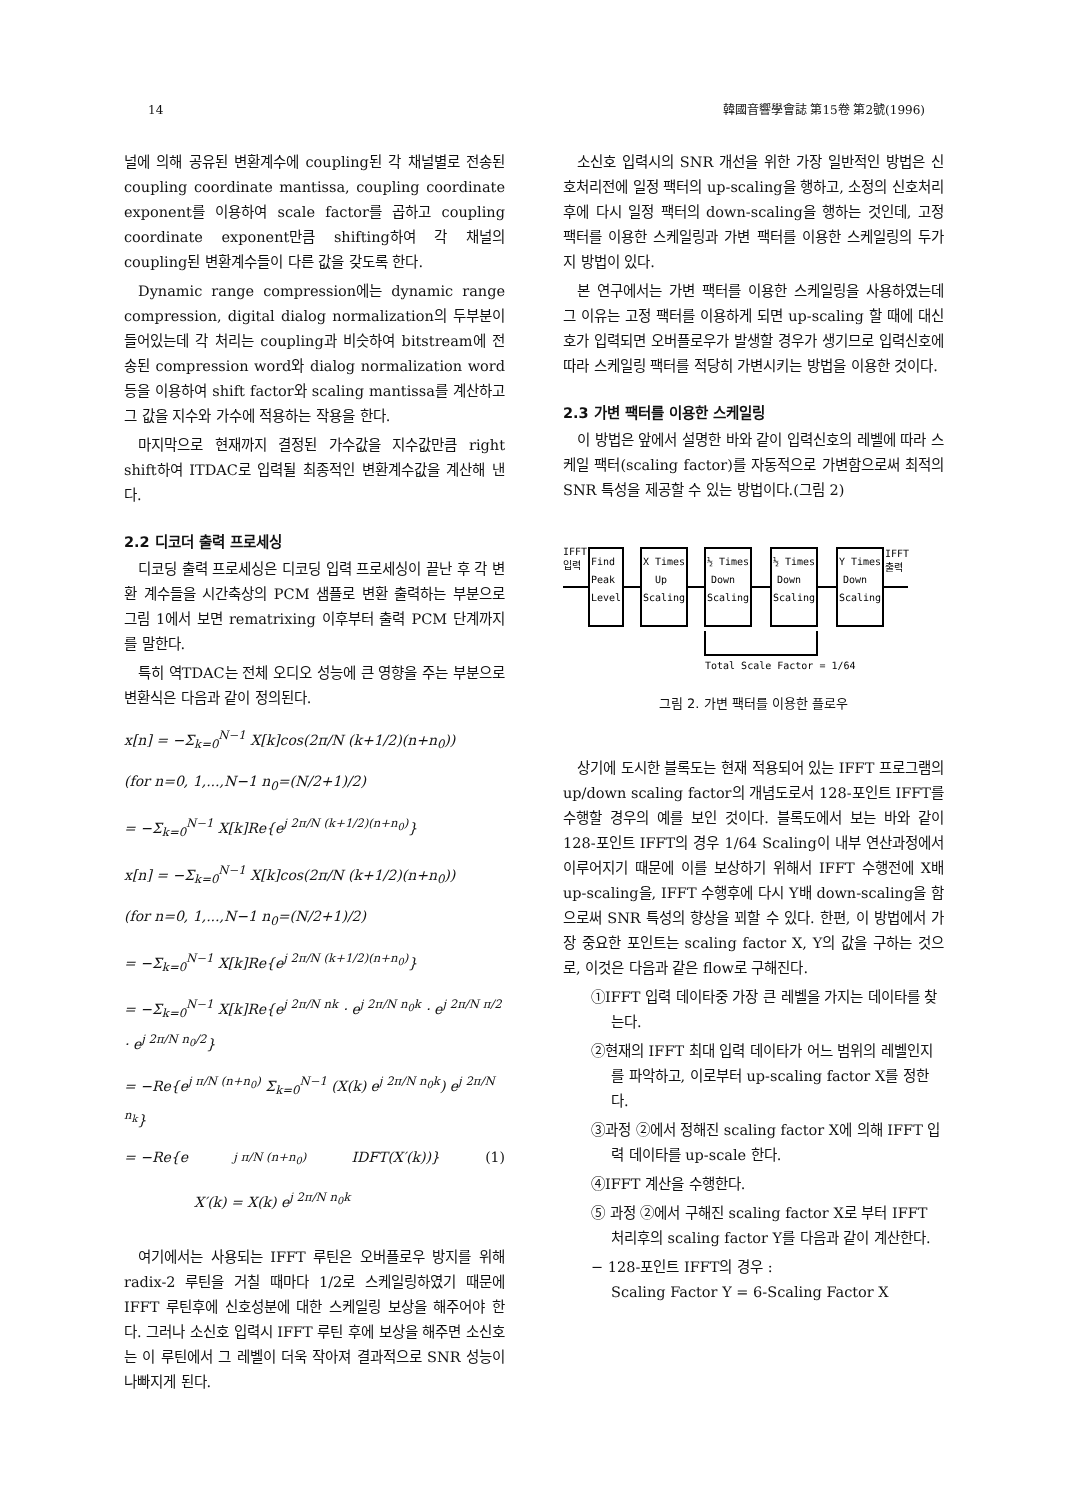14 韓國音響學會誌 第15卷 第2號(1996)
널에 의해 공유된 변환계수에 coupling된 각 채널별로 전송된 coupling coordinate mantissa, coupling coordinate exponent를 이용하여 scale factor를 곱하고 coupling coordinate exponent만큼 shifting하여 각 채널의 coupling된 변환계수들이 다른 값을 갖도록 한다.
Dynamic range compression에는 dynamic range compression, digital dialog normalization의 두부분이 들어있는데 각 처리는 coupling과 비슷하여 bitstream에 전송된 compression word와 dialog normalization word 등을 이용하여 shift factor와 scaling mantissa를 계산하고 그 값을 지수와 가수에 적용하는 작용을 한다.
마지막으로 현재까지 결정된 가수값을 지수값만큼 right shift하여 ITDAC로 입력될 최종적인 변환계수값을 계산해 낸다.
2.2 디코더 출력 프로세싱
디코딩 출력 프로세싱은 디코딩 입력 프로세싱이 끝난 후 각 변환 계수들을 시간축상의 PCM 샘플로 변환 출력하는 부분으로 그림 1에서 보면 rematrixing 이후부터 출력 PCM 단계까지를 말한다.
특히 역TDAC는 전체 오디오 성능에 큰 영향을 주는 부분으로 변환식은 다음과 같이 정의된다.
x[n] = −Σ<sub>k=0</sub><sup>N−1</sup> X[k]cos(2π/N (k+1/2)(n+n<sub>0</sub>))
(for n=0, 1,...,N−1 n<sub>0</sub>=(N/2+1)/2)
= −Σ<sub>k=0</sub><sup>N−1</sup> X[k]Re{e<sup>j 2π/N (k+1/2)(n+n<sub>0</sub>)</sup>}
x[n] = −Σ<sub>k=0</sub><sup>N−1</sup> X[k]cos(2π/N (k+1/2)(n+n<sub>0</sub>))
(for n=0, 1,...,N−1 n<sub>0</sub>=(N/2+1)/2)
= −Σ<sub>k=0</sub><sup>N−1</sup> X[k]Re{e<sup>j 2π/N (k+1/2)(n+n<sub>0</sub>)</sup>}
= −Σ<sub>k=0</sub><sup>N−1</sup> X[k]Re{e<sup>j 2π/N nk</sup> · e<sup>j 2π/N n<sub>0</sub>k</sup> · e<sup>j 2π/N π/2</sup> · e<sup>j 2π/N n<sub>0</sub>/2</sup>}
= −Re{e<sup>j π/N (n+n<sub>0</sub>)</sup> Σ<sub>k=0</sub><sup>N−1</sup> (X(k) e<sup>j 2π/N n<sub>0</sub>k</sup>) e<sup>j 2π/N n<sub>k</sub></sup>}
= −Re{e<sup>j π/N (n+n<sub>0</sub>)</sup> IDFT(X′(k))} (1)
X′(k) = X(k) e<sup>j 2π/N n<sub>0</sub>k</sup>
여기에서는 사용되는 IFFT 루틴은 오버플로우 방지를 위해 radix-2 루틴을 거칠 때마다 1/2로 스케일링하였기 때문에 IFFT 루틴후에 신호성분에 대한 스케일링 보상을 해주어야 한다. 그러나 소신호 입력시 IFFT 루틴 후에 보상을 해주면 소신호는 이 루틴에서 그 레벨이 더욱 작아져 결과적으로 SNR 성능이 나빠지게 된다.
소신호 입력시의 SNR 개선을 위한 가장 일반적인 방법은 신호처리전에 일정 팩터의 up-scaling을 행하고, 소정의 신호처리 후에 다시 일정 팩터의 down-scaling을 행하는 것인데, 고정 팩터를 이용한 스케일링과 가변 팩터를 이용한 스케일링의 두가지 방법이 있다.
본 연구에서는 가변 팩터를 이용한 스케일링을 사용하였는데 그 이유는 고정 팩터를 이용하게 되면 up-scaling 할 때에 대신호가 입력되면 오버플로우가 발생할 경우가 생기므로 입력신호에 따라 스케일링 팩터를 적당히 가변시키는 방법을 이용한 것이다.
2.3 가변 팩터를 이용한 스케일링
이 방법은 앞에서 설명한 바와 같이 입력신호의 레벨에 따라 스케일 팩터(scaling factor)를 자동적으로 가변함으로써 최적의 SNR 특성을 제공할 수 있는 방법이다.(그림 2)
IFFT
입력
Find
Peak
Level
X Times
Up
Scaling
½ Times
Down
Scaling
½ Times
Down
Scaling
Y Times
Down
Scaling
IFFT
출력
Total Scale Factor = 1/64
그림 2. 가변 팩터를 이용한 플로우
상기에 도시한 블록도는 현재 적용되어 있는 IFFT 프로그램의 up/down scaling factor의 개념도로서 128-포인트 IFFT를 수행할 경우의 예를 보인 것이다. 블록도에서 보는 바와 같이 128-포인트 IFFT의 경우 1/64 Scaling이 내부 연산과정에서 이루어지기 때문에 이를 보상하기 위해서 IFFT 수행전에 X배 up-scaling을, IFFT 수행후에 다시 Y배 down-scaling을 함으로써 SNR 특성의 향상을 꾀할 수 있다. 한편, 이 방법에서 가장 중요한 포인트는 scaling factor X, Y의 값을 구하는 것으로, 이것은 다음과 같은 flow로 구해진다.
①IFFT 입력 데이타중 가장 큰 레벨을 가지는 데이타를 찾는다.
②현재의 IFFT 최대 입력 데이타가 어느 범위의 레벨인지를 파악하고, 이로부터 up-scaling factor X를 정한다.
③과정 ②에서 정해진 scaling factor X에 의해 IFFT 입력 데이타를 up-scale 한다.
④IFFT 계산을 수행한다.
⑤ 과정 ②에서 구해진 scaling factor X로 부터 IFFT 처리후의 scaling factor Y를 다음과 같이 계산한다.
− 128-포인트 IFFT의 경우 :
Scaling Factor Y = 6-Scaling Factor X